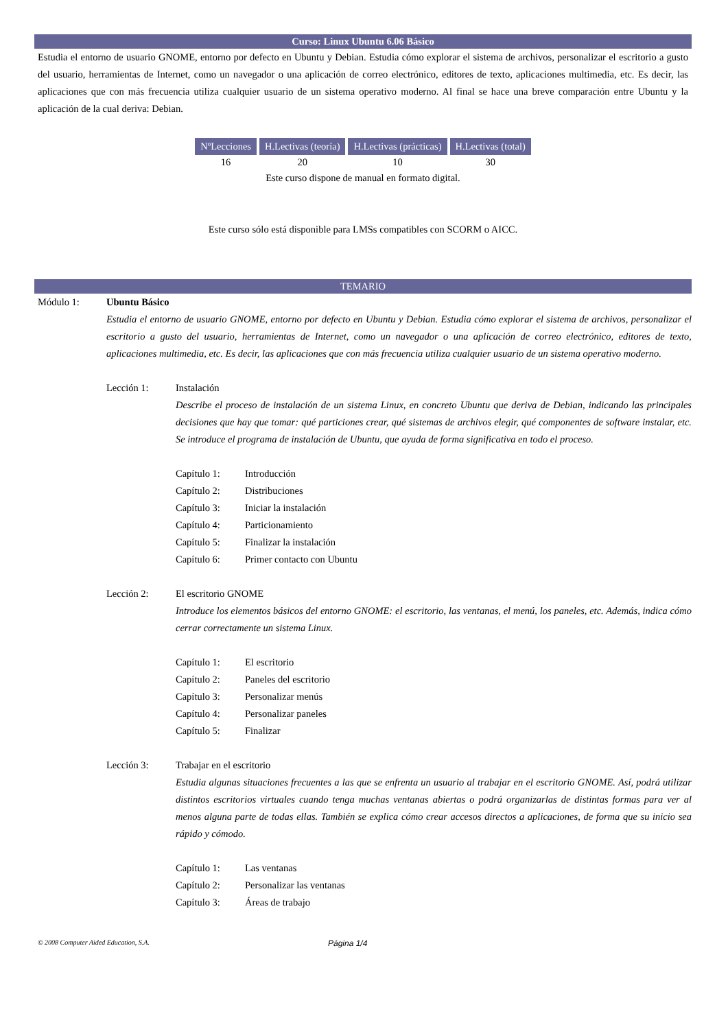Curso: Linux Ubuntu 6.06 Básico
Estudia el entorno de usuario GNOME, entorno por defecto en Ubuntu y Debian. Estudia cómo explorar el sistema de archivos, personalizar el escritorio a gusto del usuario, herramientas de Internet, como un navegador o una aplicación de correo electrónico, editores de texto, aplicaciones multimedia, etc. Es decir, las aplicaciones que con más frecuencia utiliza cualquier usuario de un sistema operativo moderno. Al final se hace una breve comparación entre Ubuntu y la aplicación de la cual deriva: Debian.
| NºLecciones | H.Lectivas (teoría) | H.Lectivas (prácticas) | H.Lectivas (total) |
| --- | --- | --- | --- |
| 16 | 20 | 10 | 30 |
Este curso dispone de manual en formato digital.
Este curso sólo está disponible para LMSs compatibles con SCORM o AICC.
TEMARIO
Módulo 1: Ubuntu Básico
Estudia el entorno de usuario GNOME, entorno por defecto en Ubuntu y Debian. Estudia cómo explorar el sistema de archivos, personalizar el escritorio a gusto del usuario, herramientas de Internet, como un navegador o una aplicación de correo electrónico, editores de texto, aplicaciones multimedia, etc. Es decir, las aplicaciones que con más frecuencia utiliza cualquier usuario de un sistema operativo moderno.
Lección 1: Instalación
Describe el proceso de instalación de un sistema Linux, en concreto Ubuntu que deriva de Debian, indicando las principales decisiones que hay que tomar: qué particiones crear, qué sistemas de archivos elegir, qué componentes de software instalar, etc. Se introduce el programa de instalación de Ubuntu, que ayuda de forma significativa en todo el proceso.
Capítulo 1: Introducción
Capítulo 2: Distribuciones
Capítulo 3: Iniciar la instalación
Capítulo 4: Particionamiento
Capítulo 5: Finalizar la instalación
Capítulo 6: Primer contacto con Ubuntu
Lección 2: El escritorio GNOME
Introduce los elementos básicos del entorno GNOME: el escritorio, las ventanas, el menú, los paneles, etc. Además, indica cómo cerrar correctamente un sistema Linux.
Capítulo 1: El escritorio
Capítulo 2: Paneles del escritorio
Capítulo 3: Personalizar menús
Capítulo 4: Personalizar paneles
Capítulo 5: Finalizar
Lección 3: Trabajar en el escritorio
Estudia algunas situaciones frecuentes a las que se enfrenta un usuario al trabajar en el escritorio GNOME. Así, podrá utilizar distintos escritorios virtuales cuando tenga muchas ventanas abiertas o podrá organizarlas de distintas formas para ver al menos alguna parte de todas ellas. También se explica cómo crear accesos directos a aplicaciones, de forma que su inicio sea rápido y cómodo.
Capítulo 1: Las ventanas
Capítulo 2: Personalizar las ventanas
Capítulo 3: Áreas de trabajo
© 2008 Computer Aided Education, S.A. Página 1/4